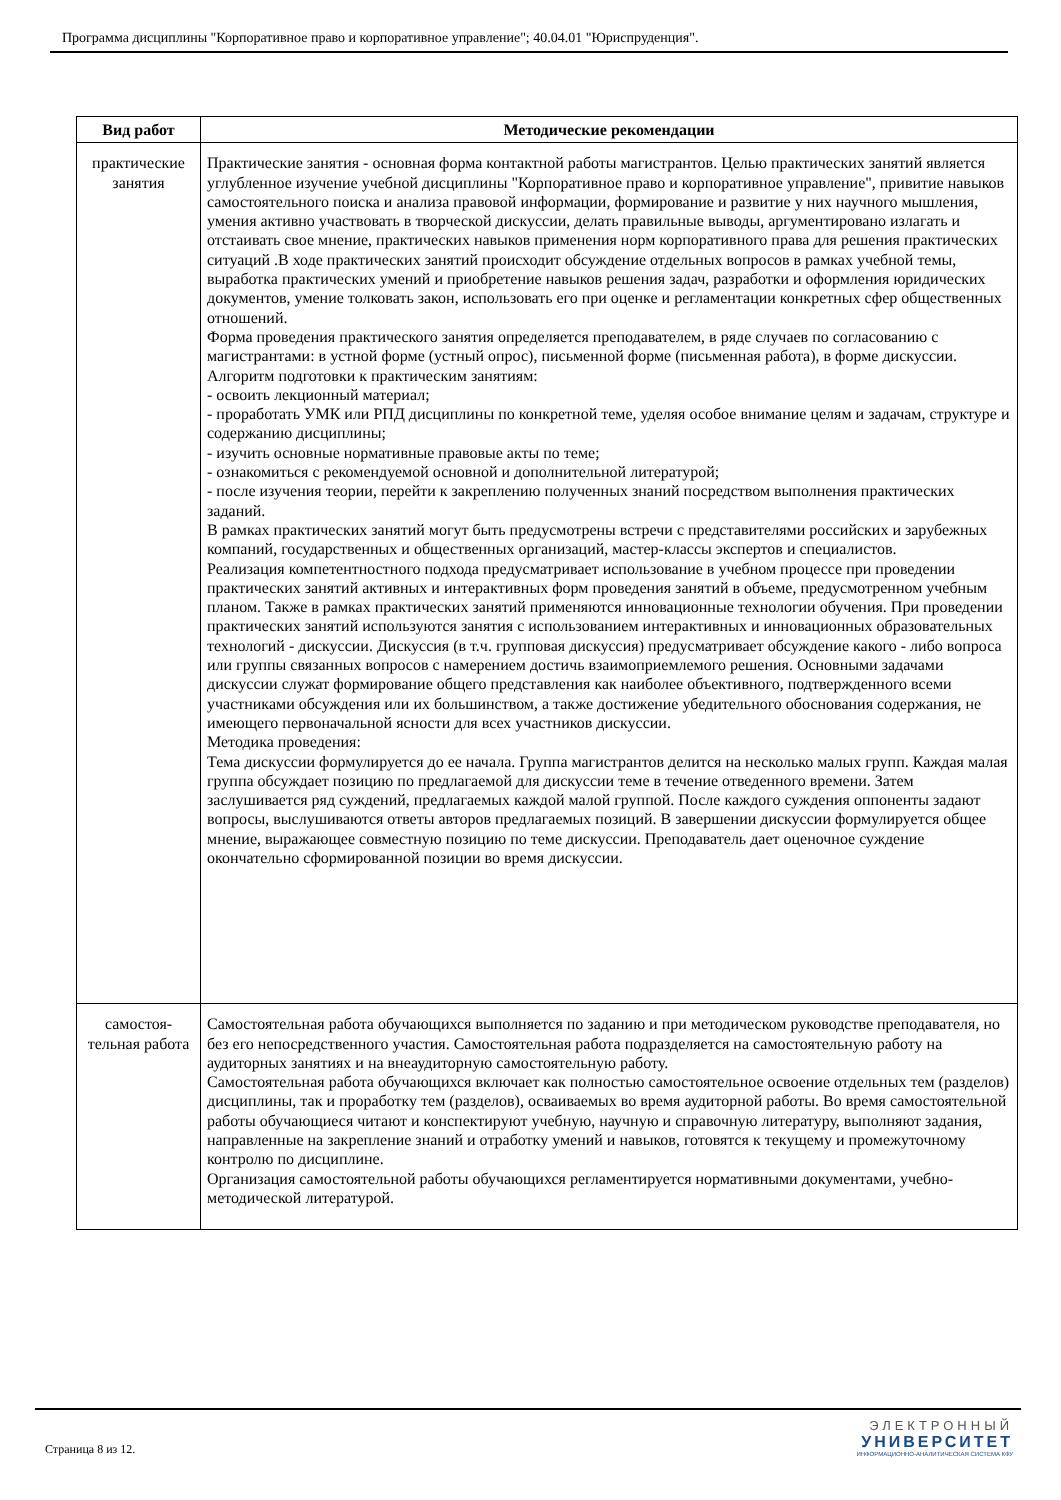Программа дисциплины "Корпоративное право и корпоративное управление"; 40.04.01 "Юриспруденция".
| Вид работ | Методические рекомендации |
| --- | --- |
| практические занятия | Практические занятия - основная форма контактной работы магистрантов. Целью практических занятий является углубленное изучение учебной дисциплины "Корпоративное право и корпоративное управление", привитие навыков самостоятельного поиска и анализа правовой информации, формирование и развитие у них научного мышления, умения активно участвовать в творческой дискуссии, делать правильные выводы, аргументировано излагать и отстаивать свое мнение, практических навыков применения норм корпоративного права для решения практических ситуаций .В ходе практических занятий происходит обсуждение отдельных вопросов в рамках учебной темы, выработка практических умений и приобретение навыков решения задач, разработки и оформления юридических документов, умение толковать закон, использовать его при оценке и регламентации конкретных сфер общественных отношений. Форма проведения практического занятия определяется преподавателем, в ряде случаев по согласованию с магистрантами: в устной форме (устный опрос), письменной форме (письменная работа), в форме дискуссии. Алгоритм подготовки к практическим занятиям: - освоить лекционный материал; - проработать УМК или РПД дисциплины по конкретной теме, уделяя особое внимание целям и задачам, структуре и содержанию дисциплины; - изучить основные нормативные правовые акты по теме; - ознакомиться с рекомендуемой основной и дополнительной литературой; - после изучения теории, перейти к закреплению полученных знаний посредством выполнения практических заданий. В рамках практических занятий могут быть предусмотрены встречи с представителями российских и зарубежных компаний, государственных и общественных организаций, мастер-классы экспертов и специалистов. Реализация компетентностного подхода предусматривает использование в учебном процессе при проведении практических занятий активных и интерактивных форм проведения занятий в объеме, предусмотренном учебным планом. Также в рамках практических занятий применяются инновационные технологии обучения. При проведении практических занятий используются занятия с использованием интерактивных и инновационных образовательных технологий - дискуссии. Дискуссия (в т.ч. групповая дискуссия) предусматривает обсуждение какого - либо вопроса или группы связанных вопросов с намерением достичь взаимоприемлемого решения. Основными задачами дискуссии служат формирование общего представления как наиболее объективного, подтвержденного всеми участниками обсуждения или их большинством, а также достижение убедительного обоснования содержания, не имеющего первоначальной ясности для всех участников дискуссии. Методика проведения: Тема дискуссии формулируется до ее начала. Группа магистрантов делится на несколько малых групп. Каждая малая группа обсуждает позицию по предлагаемой для дискуссии теме в течение отведенного времени. Затем заслушивается ряд суждений, предлагаемых каждой малой группой. После каждого суждения оппоненты задают вопросы, выслушиваются ответы авторов предлагаемых позиций. В завершении дискуссии формулируется общее мнение, выражающее совместную позицию по теме дискуссии. Преподаватель дает оценочное суждение окончательно сформированной позиции во время дискуссии. |
| самостоя-тельная работа | Самостоятельная работа обучающихся выполняется по заданию и при методическом руководстве преподавателя, но без его непосредственного участия. Самостоятельная работа подразделяется на самостоятельную работу на аудиторных занятиях и на внеаудиторную самостоятельную работу. Самостоятельная работа обучающихся включает как полностью самостоятельное освоение отдельных тем (разделов) дисциплины, так и проработку тем (разделов), осваиваемых во время аудиторной работы. Во время самостоятельной работы обучающиеся читают и конспектируют учебную, научную и справочную литературу, выполняют задания, направленные на закрепление знаний и отработку умений и навыков, готовятся к текущему и промежуточному контролю по дисциплине. Организация самостоятельной работы обучающихся регламентируется нормативными документами, учебно-методической литературой. |
Страница 8 из 12.
ЭЛЕКТРОННЫЙ
УНИВЕРСИТЕТ
ИНФОРМАЦИОННО-АНАЛИТИЧЕСКАЯ СИСТЕМА КФУ